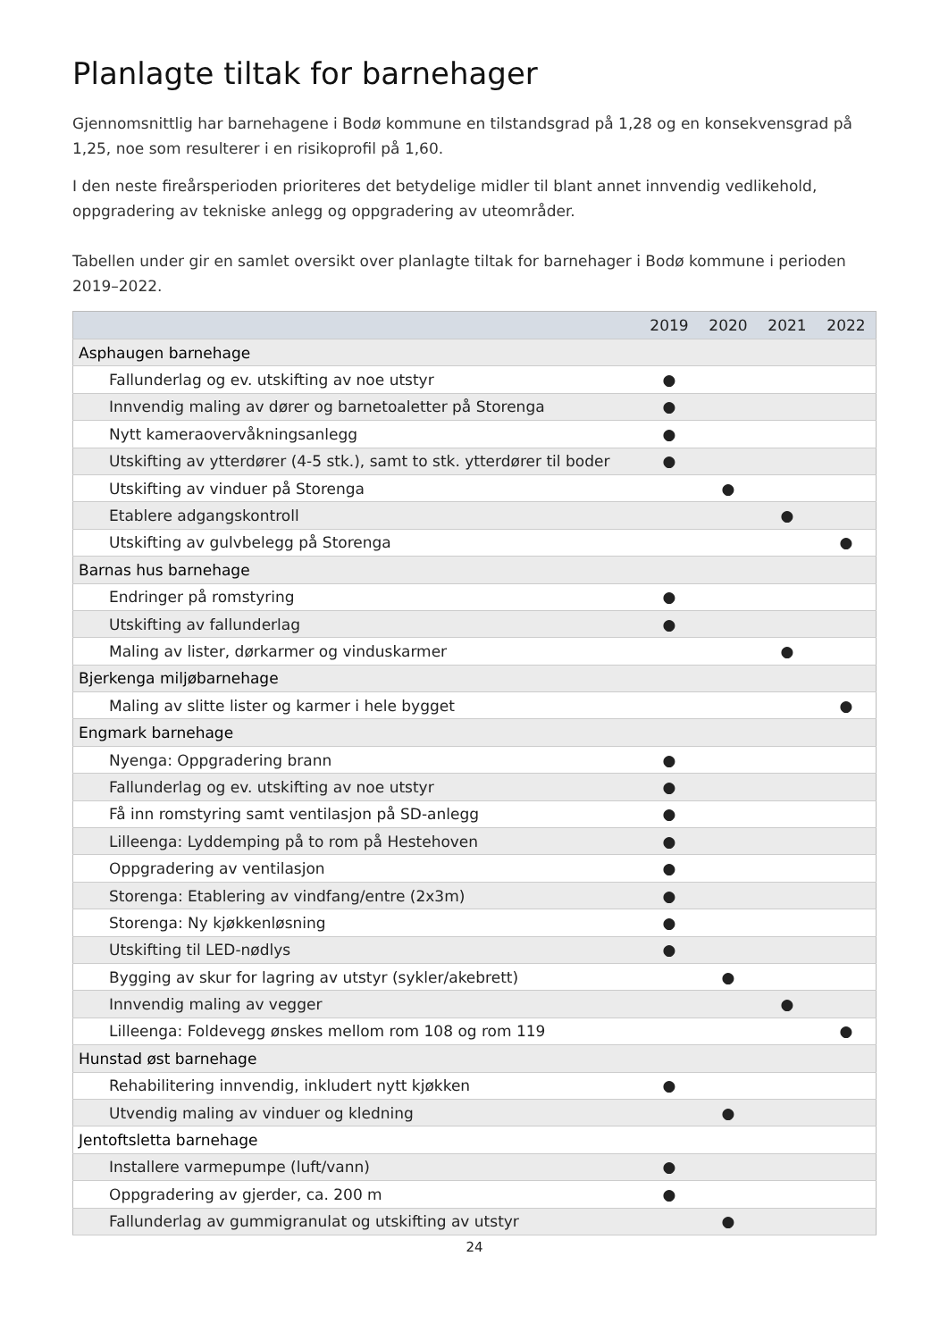Planlagte tiltak for barnehager
Gjennomsnittlig har barnehagene i Bodø kommune en tilstandsgrad på 1,28 og en konsekvensgrad på 1,25, noe som resulterer i en risikoprofil på 1,60.
I den neste fireårsperioden prioriteres det betydelige midler til blant annet innvendig vedlikehold, oppgradering av tekniske anlegg og oppgradering av uteområder.
Tabellen under gir en samlet oversikt over planlagte tiltak for barnehager i Bodø kommune i perioden 2019–2022.
| | 2019 | 2020 | 2021 | 2022 |
| --- | --- | --- | --- | --- |
| Asphaugen barnehage | | | | |
| Fallunderlag og ev. utskifting av noe utstyr | ● | | | |
| Innvendig maling av dører og barnetoaletter på Storenga | ● | | | |
| Nytt kameraovervåkningsanlegg | ● | | | |
| Utskifting av ytterdører (4-5 stk.), samt to stk. ytterdører til boder | ● | | | |
| Utskifting av vinduer på Storenga | | ● | | |
| Etablere adgangskontroll | | | ● | |
| Utskifting av gulvbelegg på Storenga | | | | ● |
| Barnas hus barnehage | | | | |
| Endringer på romstyring | ● | | | |
| Utskifting av fallunderlag | ● | | | |
| Maling av lister, dørkarmer og vinduskarmer | | | ● | |
| Bjerkenga miljøbarnehage | | | | |
| Maling av slitte lister og karmer i hele bygget | | | | ● |
| Engmark barnehage | | | | |
| Nyenga: Oppgradering brann | ● | | | |
| Fallunderlag og ev. utskifting av noe utstyr | ● | | | |
| Få inn romstyring samt ventilasjon på SD-anlegg | ● | | | |
| Lilleenga: Lyddemping på to rom på Hestehoven | ● | | | |
| Oppgradering av ventilasjon | ● | | | |
| Storenga: Etablering av vindfang/entre (2x3m) | ● | | | |
| Storenga: Ny kjøkkenløsning | ● | | | |
| Utskifting til LED-nødlys | ● | | | |
| Bygging av skur for lagring av utstyr (sykler/akebrett) | | ● | | |
| Innvendig maling av vegger | | | ● | |
| Lilleenga: Foldevegg ønskes mellom rom 108 og rom 119 | | | | ● |
| Hunstad øst barnehage | | | | |
| Rehabilitering innvendig, inkludert nytt kjøkken | ● | | | |
| Utvendig maling av vinduer og kledning | | ● | | |
| Jentoftsletta barnehage | | | | |
| Installere varmepumpe (luft/vann) | ● | | | |
| Oppgradering av gjerder, ca. 200 m | ● | | | |
| Fallunderlag av gummigranulat og utskifting av utstyr | | ● | | |
24